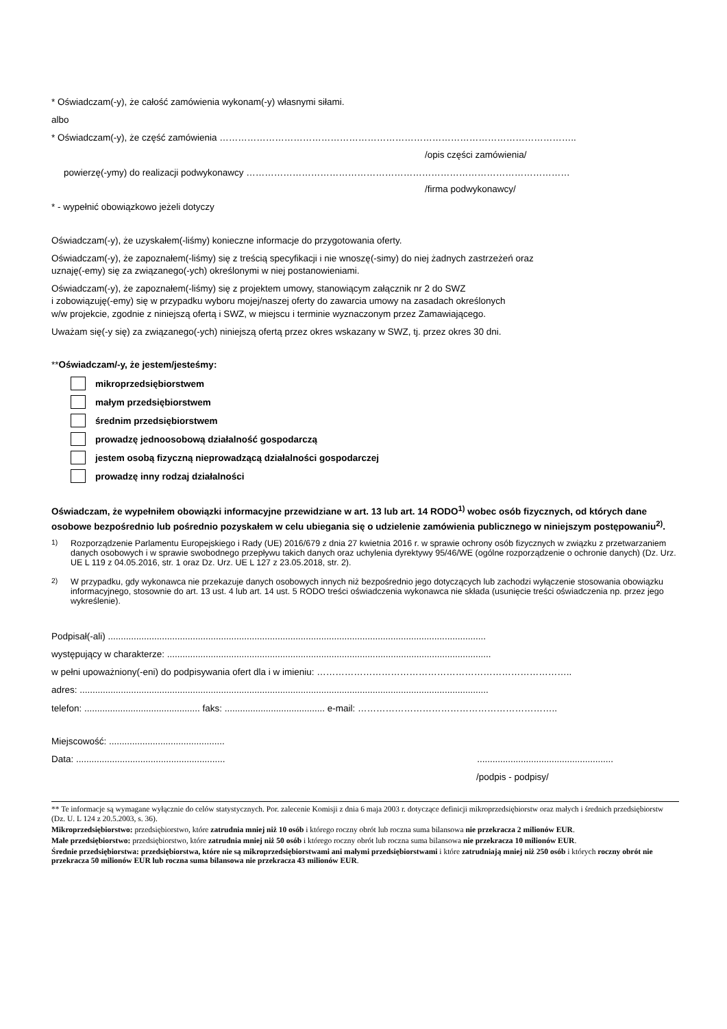* Oświadczam(-y), że całość zamówienia wykonam(-y) własnymi siłami.
albo
* Oświadczam(-y), że część zamówienia ……………………………………………………………………………………………………..
/opis części zamówienia/
powierzę(-ymy) do realizacji podwykonawcy ……………………………………………………………………………………………
/firma podwykonawcy/
* - wypełnić obowiązkowo jeżeli dotyczy
Oświadczam(-y), że uzyskałem(-liśmy) konieczne informacje do przygotowania oferty.
Oświadczam(-y), że zapoznałem(-liśmy) się z treścią specyfikacji i nie wnoszę(-simy) do niej żadnych zastrzeżeń oraz
uznaję(-emy) się za związanego(-ych) określonymi w niej postanowieniami.
Oświadczam(-y), że zapoznałem(-liśmy) się z projektem umowy, stanowiącym załącznik nr 2 do SWZ
i zobowiązuję(-emy) się w przypadku wyboru mojej/naszej oferty do zawarcia umowy na zasadach określonych
w/w projekcie, zgodnie z niniejszą ofertą i SWZ, w miejscu i terminie wyznaczonym przez Zamawiającego.
Uważam się(-y się) za związanego(-ych) niniejszą ofertą przez okres wskazany w SWZ, tj. przez okres 30 dni.
**Oświadczam/-y, że jestem/jesteśmy:
mikroprzedsiębiorstwem
małym przedsiębiorstwem
średnim przedsiębiorstwem
prowadzę jednoosobową działalność gospodarczą
jestem osobą fizyczną nieprowadzącą działalności gospodarczej
prowadzę inny rodzaj działalności
Oświadczam, że wypełniłem obowiązki informacyjne przewidziane w art. 13 lub art. 14 RODO<sup>1)</sup> wobec osób fizycznych, od których dane osobowe bezpośrednio lub pośrednio pozyskałem w celu ubiegania się o udzielenie zamówienia publicznego w niniejszym postępowaniu<sup>2)</sup>.
<sup>1)</sup> Rozporządzenie Parlamentu Europejskiego i Rady (UE) 2016/679 z dnia 27 kwietnia 2016 r. w sprawie ochrony osób fizycznych w związku z przetwarzaniem danych osobowych i w sprawie swobodnego przepływu takich danych oraz uchylenia dyrektywy 95/46/WE (ogólne rozporządzenie o ochronie danych) (Dz. Urz. UE L 119 z 04.05.2016, str. 1 oraz Dz. Urz. UE L 127 z 23.05.2018, str. 2).
<sup>2)</sup> W przypadku, gdy wykonawca nie przekazuje danych osobowych innych niż bezpośrednio jego dotyczących lub zachodzi wyłączenie stosowania obowiązku informacyjnego, stosownie do art. 13 ust. 4 lub art. 14 ust. 5 RODO treści oświadczenia wykonawca nie składa (usunięcie treści oświadczenia np. przez jego wykreślenie).
Podpisał(-ali) ...................................................................................................................................................
występujący w charakterze: ..............................................................................................................................
w pełni upoważniony(-eni) do podpisywania ofert dla i w imieniu: ………………………………………………………………………..
adres: ...............................................................................................................................................................
telefon: ............................................. faks: ....................................... e-mail: ………………………………………………………..
Miejscowość: .............................................
Data: .......................................................... .....................................................
/podpis - podpisy/
** Te informacje są wymagane wyłącznie do celów statystycznych. Por. zalecenie Komisji z dnia 6 maja 2003 r. dotyczące definicji mikroprzedsiębiorstw oraz małych i średnich przedsiębiorstw (Dz. U. L 124 z 20.5.2003, s. 36).
Mikroprzedsiębiorstwo: przedsiębiorstwo, które zatrudnia mniej niż 10 osób i którego roczny obrót lub roczna suma bilansowa nie przekracza 2 milionów EUR.
Małe przedsiębiorstwo: przedsiębiorstwo, które zatrudnia mniej niż 50 osób i którego roczny obrót lub roczna suma bilansowa nie przekracza 10 milionów EUR.
Średnie przedsiębiorstwa: przedsiębiorstwa, które nie są mikroprzedsiębiorstwami ani małymi przedsiębiorstwami i które zatrudniają mniej niż 250 osób i których roczny obrót nie przekracza 50 milionów EUR lub roczna suma bilansowa nie przekracza 43 milionów EUR.